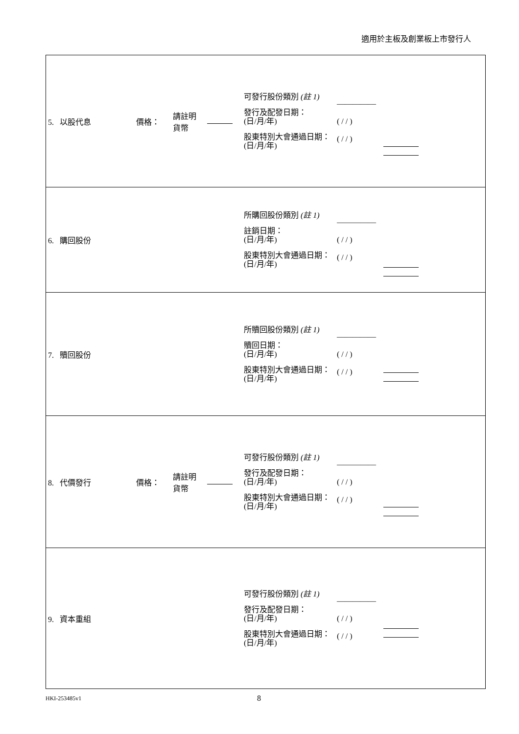適用於主板及創業板上市發行人
| 5. 以股代息 | 價格： | 請註明 貨幣 | | 可發行股份類別 (註 1) 發行及配發日期： (日/月/年) 股東特別大會通過日期： (日/月/年) | ————— ( / / ) ( / / ) | |
| 6. 購回股份 | | | | 所購回股份類別 (註 1) 註銷日期： (日/月/年) 股東特別大會通過日期： (日/月/年) | ————— ( / / ) ( / / ) | |
| 7. 贖回股份 | | | | 所贖回股份類別 (註 1) 贖回日期： (日/月/年) 股東特別大會通過日期： (日/月/年) | ————— ( / / ) ( / / ) | |
| 8. 代價發行 | 價格： | 請註明 貨幣 | | 可發行股份類別 (註 1) 發行及配發日期： (日/月/年) 股東特別大會通過日期： (日/月/年) | ————— ( / / ) ( / / ) | |
| 9. 資本重組 | | | | 可發行股份類別 (註 1) 發行及配發日期： (日/月/年) 股東特別大會通過日期： (日/月/年) | ————— ( / / ) ( / / ) | |
HKI-253485v1 8